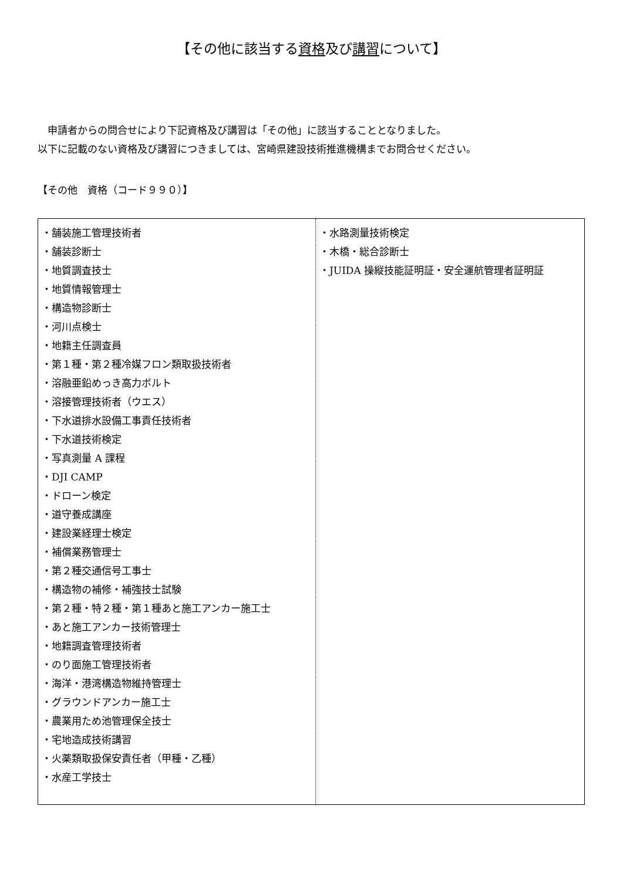【その他に該当する資格及び講習について】
　申請者からの問合せにより下記資格及び講習は「その他」に該当することとなりました。
以下に記載のない資格及び講習につきましては、宮崎県建設技術推進機構までお問合せください。
【その他　資格（コード９９０）】
| ・舗装施工管理技術者 ・舗装診断士 ・地質調査技士 ・地質情報管理士 ・構造物診断士 ・河川点検士 ・地籍主任調査員 ・第１種・第２種冷媒フロン類取扱技術者 ・溶融亜鉛めっき高力ボルト ・溶接管理技術者（ウエス） ・下水道排水設備工事責任技術者 ・下水道技術検定 ・写真測量 A 課程 ・DJI CAMP ・ドローン検定 ・道守養成講座 ・建設業経理士検定 ・補償業務管理士 ・第２種交通信号工事士 ・構造物の補修・補強技士試験 ・第２種・特２種・第１種あと施工アンカー施工士 ・あと施工アンカー技術管理士 ・地籍調査管理技術者 ・のり面施工管理技術者 ・海洋・港湾構造物維持管理士 ・グラウンドアンカー施工士 ・農業用ため池管理保全技士 ・宅地造成技術講習 ・火薬類取扱保安責任者（甲種・乙種） ・水産工学技士 | ・水路測量技術検定 ・木橋・総合診断士 ・JUIDA 操縦技能証明証・安全運航管理者証明証 |